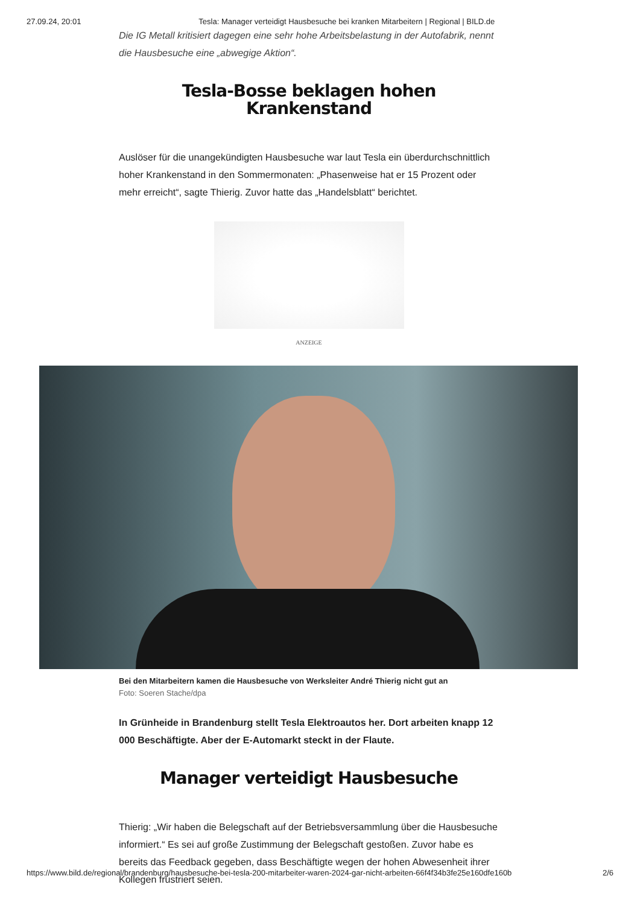27.09.24, 20:01 Tesla: Manager verteidigt Hausbesuche bei kranken Mitarbeitern | Regional | BILD.de
Die IG Metall kritisiert dagegen eine sehr hohe Arbeitsbelastung in der Autofabrik, nennt die Hausbesuche eine „abwegige Aktion“.
Tesla-Bosse beklagen hohen Krankenstand
Auslöser für die unangekündigten Hausbesuche war laut Tesla ein überdurchschnittlich hoher Krankenstand in den Sommermonaten: „Phasenweise hat er 15 Prozent oder mehr erreicht“, sagte Thierig. Zuvor hatte das „Handelsblatt“ berichtet.
ANZEIGE
Bei den Mitarbeitern kamen die Hausbesuche von Werksleiter André Thierig nicht gut an
Foto: Soeren Stache/dpa
In Grünheide in Brandenburg stellt Tesla Elektroautos her. Dort arbeiten knapp 12 000 Beschäftigte. Aber der E-Automarkt steckt in der Flaute.
Manager verteidigt Hausbesuche
Thierig: „Wir haben die Belegschaft auf der Betriebsversammlung über die Hausbesuche informiert.“ Es sei auf große Zustimmung der Belegschaft gestoßen. Zuvor habe es bereits das Feedback gegeben, dass Beschäftigte wegen der hohen Abwesenheit ihrer Kollegen frustriert seien.
https://www.bild.de/regional/brandenburg/hausbesuche-bei-tesla-200-mitarbeiter-waren-2024-gar-nicht-arbeiten-66f4f34b3fe25e160dfe160b 2/6